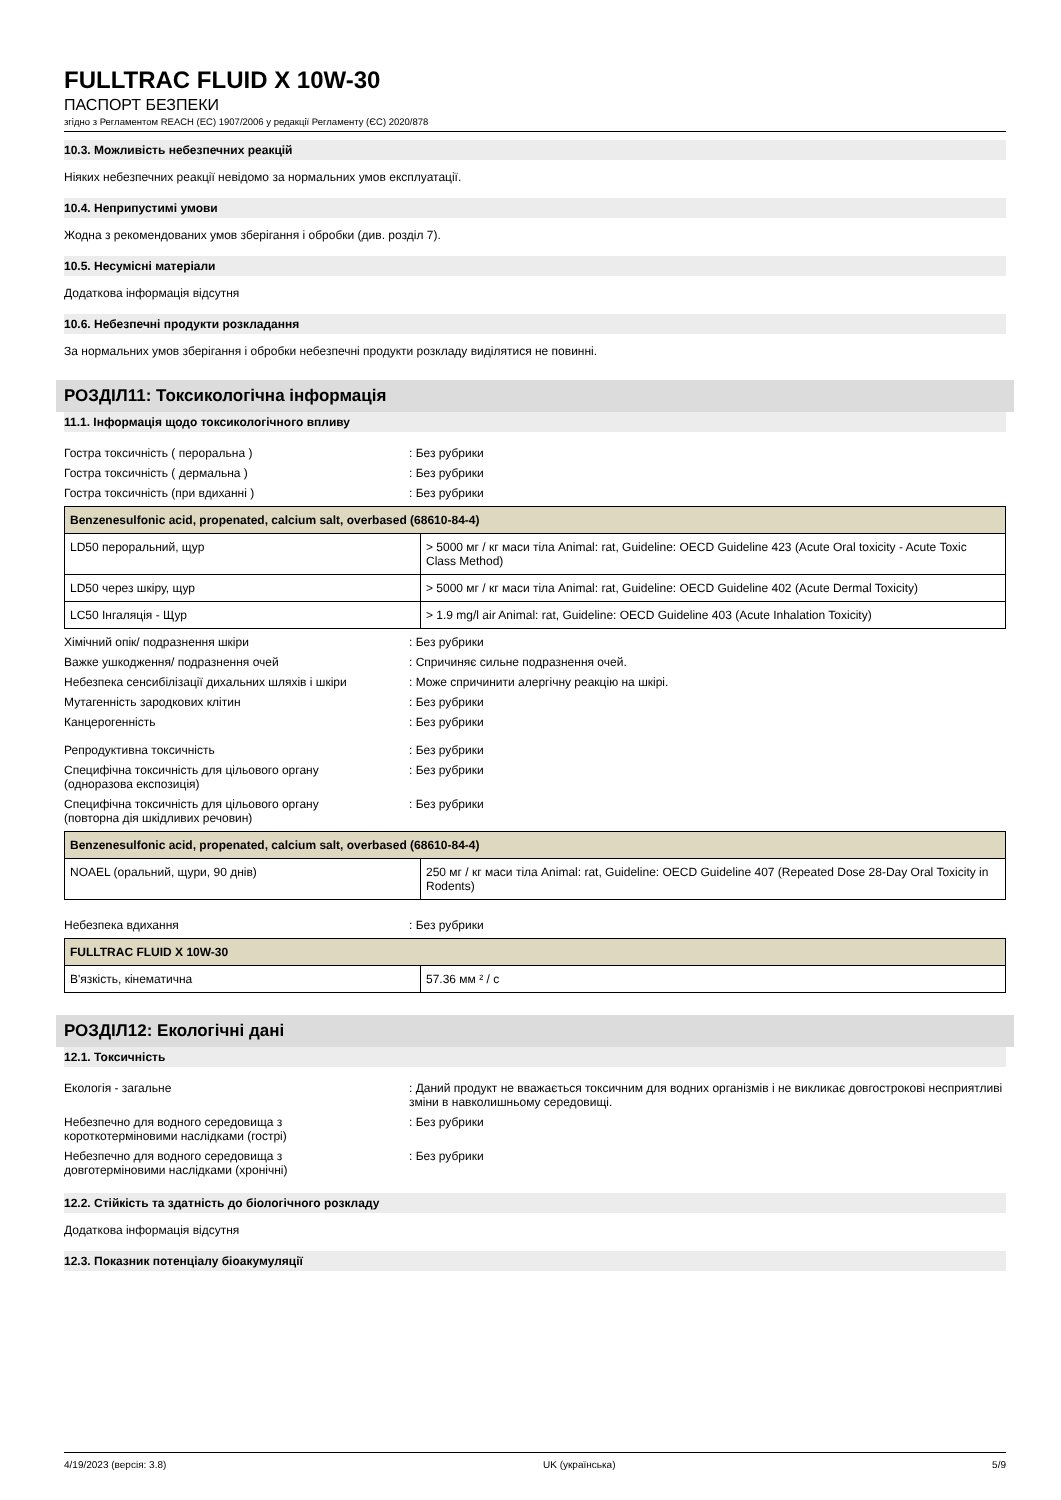FULLTRAC FLUID X 10W-30
ПАСПОРТ БЕЗПЕКИ
згідно з Регламентом REACH (ЕС) 1907/2006 у редакції Регламенту (ЄС) 2020/878
10.3. Можливість небезпечних реакцій
Ніяких небезпечних реакції невідомо за нормальних умов експлуатації.
10.4. Неприпустимі умови
Жодна з рекомендованих умов зберігання і обробки (див. розділ 7).
10.5. Несумісні матеріали
Додаткова інформація відсутня
10.6. Небезпечні продукти розкладання
За нормальних умов зберігання і обробки небезпечні продукти розкладу виділятися не повинні.
РОЗДІЛ11: Токсикологічна інформація
11.1. Інформація щодо токсикологічного впливу
Гостра токсичність ( пероральна ) : Без рубрики
Гостра токсичність ( дермальна ) : Без рубрики
Гостра токсичність (при вдиханні ) : Без рубрики
| Benzenesulfonic acid, propenated, calcium salt, overbased (68610-84-4) | |
| --- | --- |
| LD50 пероральний, щур | > 5000 мг / кг маси тіла Animal: rat, Guideline: OECD Guideline 423 (Acute Oral toxicity - Acute Toxic Class Method) |
| LD50 через шкіру, щур | > 5000 мг / кг маси тіла Animal: rat, Guideline: OECD Guideline 402 (Acute Dermal Toxicity) |
| LC50 Інгаляція - Щур | > 1.9 mg/l air Animal: rat, Guideline: OECD Guideline 403 (Acute Inhalation Toxicity) |
Хімічний опік/ подразнення шкіри : Без рубрики
Важке ушкодження/ подразнення очей : Спричиняє сильне подразнення очей.
Небезпека сенсибілізації дихальних шляхів і шкіри
: Може спричинити алергічну реакцію на шкірі.
Мутагенність зародкових клітин : Без рубрики
Канцерогенність : Без рубрики
Репродуктивна токсичність : Без рубрики
Специфічна токсичність для цільового органу
(одноразова експозиція)
: Без рубрики
Специфічна токсичність для цільового органу
(повторна дія шкідливих речовин)
: Без рубрики
| Benzenesulfonic acid, propenated, calcium salt, overbased (68610-84-4) | |
| --- | --- |
| NOAEL (оральний, щури, 90 днів) | 250 мг / кг маси тіла Animal: rat, Guideline: OECD Guideline 407 (Repeated Dose 28-Day Oral Toxicity in Rodents) |
Небезпека вдихання : Без рубрики
| FULLTRAC FLUID X 10W-30 | |
| --- | --- |
| В'язкість, кінематична | 57.36 мм ² / с |
РОЗДІЛ12: Екологічні дані
12.1. Токсичність
Екологія - загальне : Даний продукт не вважається токсичним для водних організмів і не викликає довгострокові несприятливі зміни в навколишньому середовищі.
Небезпечно для водного середовища з
короткотерміновими наслідками (гострі)
: Без рубрики
Небезпечно для водного середовища з
довготерміновими наслідками (хронічні)
: Без рубрики
12.2. Стійкість та здатність до біологічного розкладу
Додаткова інформація відсутня
12.3. Показник потенціалу біоакумуляції
4/19/2023 (версія: 3.8) UK (українська) 5/9